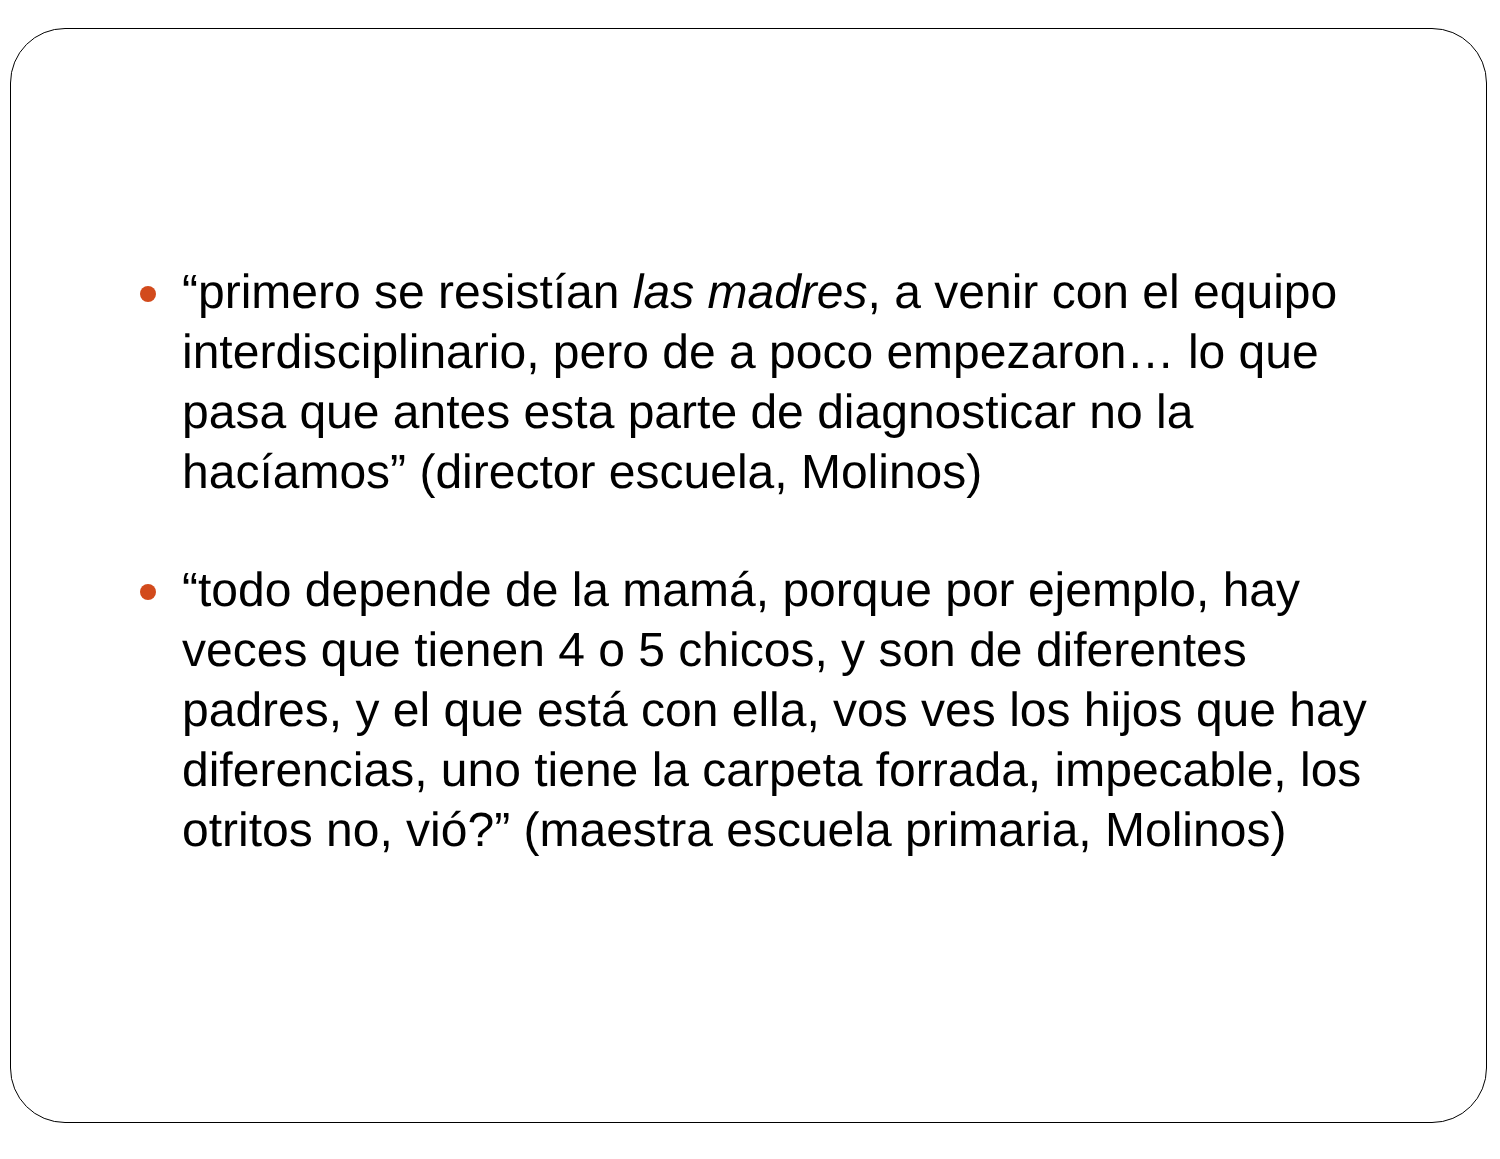“primero se resistían las madres, a venir con el equipo interdisciplinario, pero de a poco empezaron… lo que pasa que antes esta parte de diagnosticar no la hacíamos” (director escuela, Molinos)
“todo depende de la mamá, porque por ejemplo, hay veces que tienen 4 o 5 chicos, y son de diferentes padres, y el que está con ella, vos ves los hijos que hay diferencias, uno tiene la carpeta forrada, impecable, los otritos no, vió?” (maestra escuela primaria, Molinos)